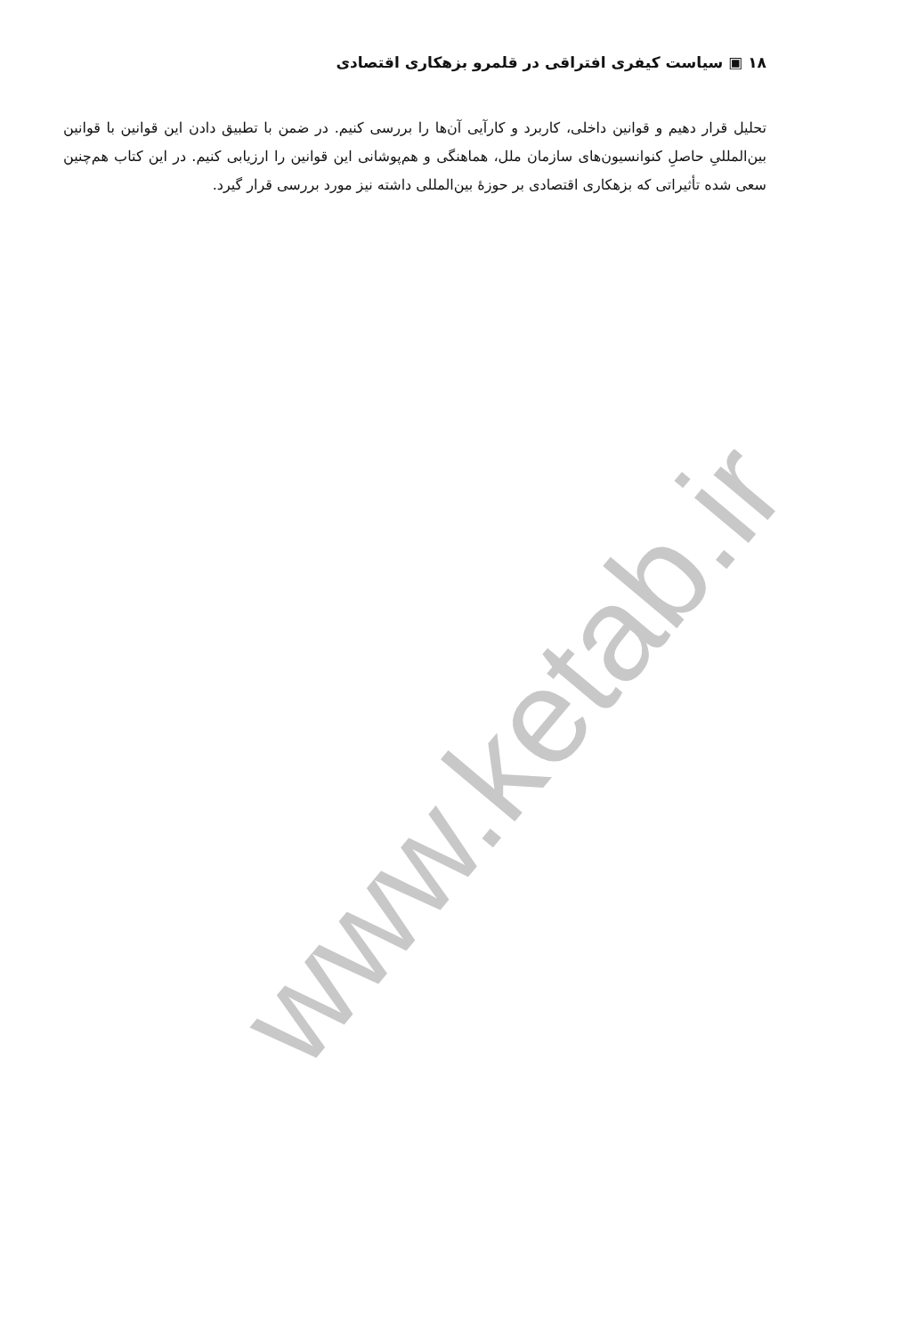www.ketab.ir
۱۸ ▣ سیاست کیفری افتراقی در قلمرو بزهکاری اقتصادی
تحلیل قرار دهیم و قوانین داخلی، کاربرد و کارآیی آن‌ها را بررسی کنیم. در ضمن با تطبیق دادن این قوانین با قوانین بین‌المللیِ حاصلِ کنوانسیون‌های سازمان ملل، هماهنگی و هم‌پوشانی این قوانین را ارزیابی کنیم. در این کتاب هم‌چنین سعی شده تأثیراتی که بزهکاری اقتصادی بر حوزهٔ بین‌المللی داشته نیز مورد بررسی قرار گیرد.